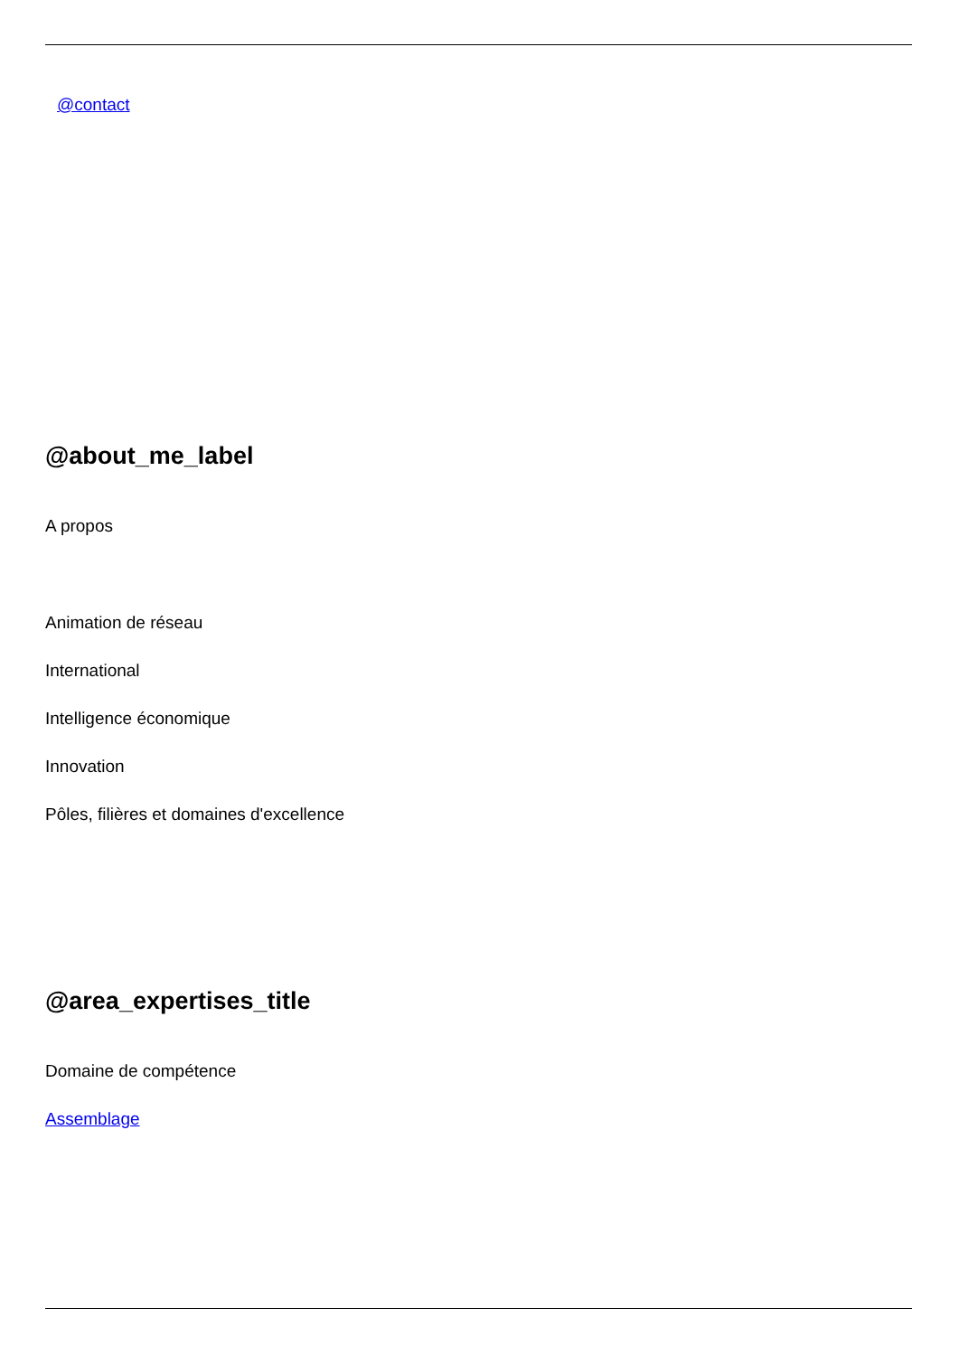@contact
@about_me_label
A propos
Animation de réseau
International
Intelligence économique
Innovation
Pôles, filières et domaines d'excellence
@area_expertises_title
Domaine de compétence
Assemblage